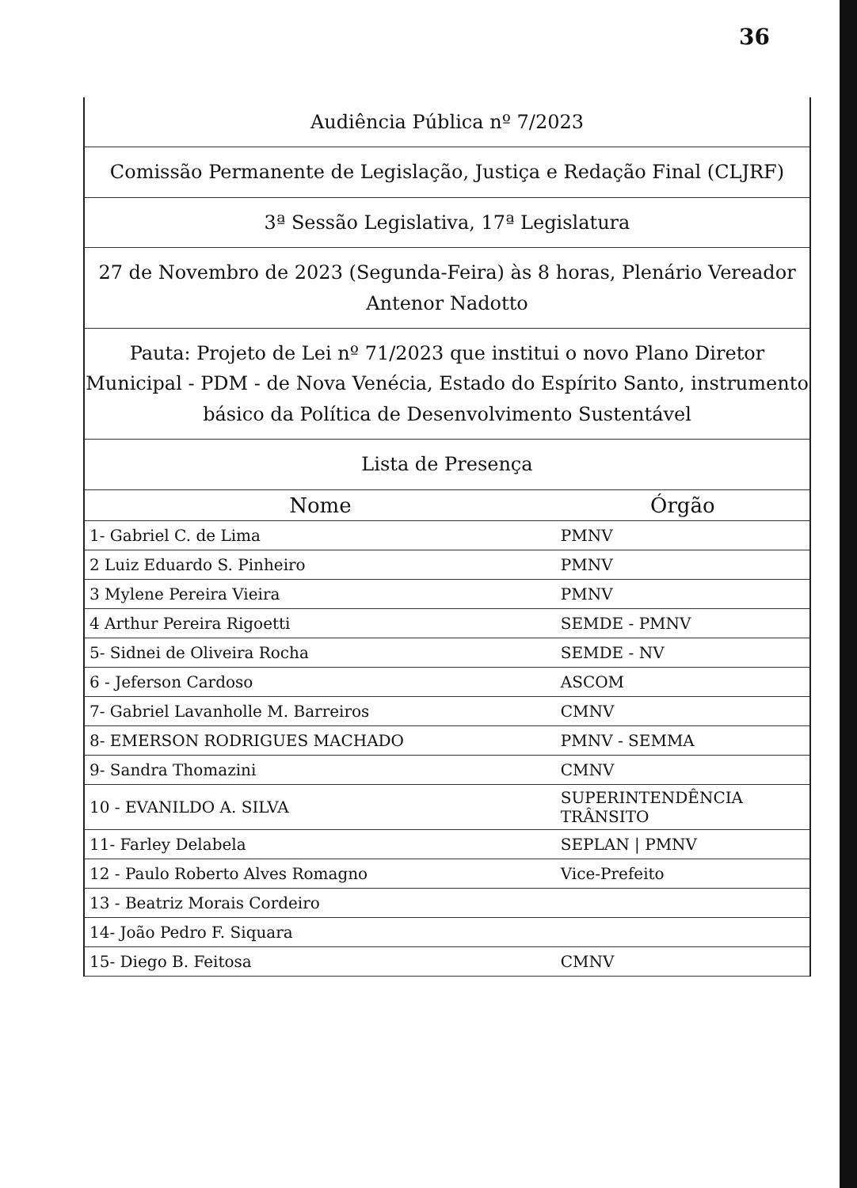36
Audiência Pública nº 7/2023
Comissão Permanente de Legislação, Justiça e Redação Final (CLJRF)
3ª Sessão Legislativa, 17ª Legislatura
27 de Novembro de 2023 (Segunda-Feira) às 8 horas, Plenário Vereador Antenor Nadotto
Pauta: Projeto de Lei nº 71/2023 que institui o novo Plano Diretor Municipal - PDM - de Nova Venécia, Estado do Espírito Santo, instrumento básico da Política de Desenvolvimento Sustentável
Lista de Presença
| Nome | Órgão |
| --- | --- |
| 1- Gabriel C. de Lima | PMNV |
| 2 Luiz Eduardo S. Pinheiro | PMNV |
| 3 Mylene Pereira Vieira | PMNV |
| 4 Arthur Pereira Rigoetti | SEMDE - PMNV |
| 5- Sidnei de Oliveira Rocha | SEMDE - NV |
| 6 - Jeferson Cardoso | ASCOM |
| 7- Gabriel Lavanholle M. Barreiros | CMNV |
| 8- EMERSON RODRIGUES MACHADO | PMNV - SEMMA |
| 9- Sandra Thomazini | CMNV |
| 10 - EVANILDO A. SILVA | SUPERINTENDÊNCIA TRÂNSITO |
| 11- Farley Delabela | SEPLAN / PMNV |
| 12 - Paulo Roberto Alves Romagno | Vice-Prefeito |
| 13 - Beatriz Morais Cordeiro | |
| 14- João Pedro F. Siquara | |
| 15- Diego B. Feitosa | CMNV |